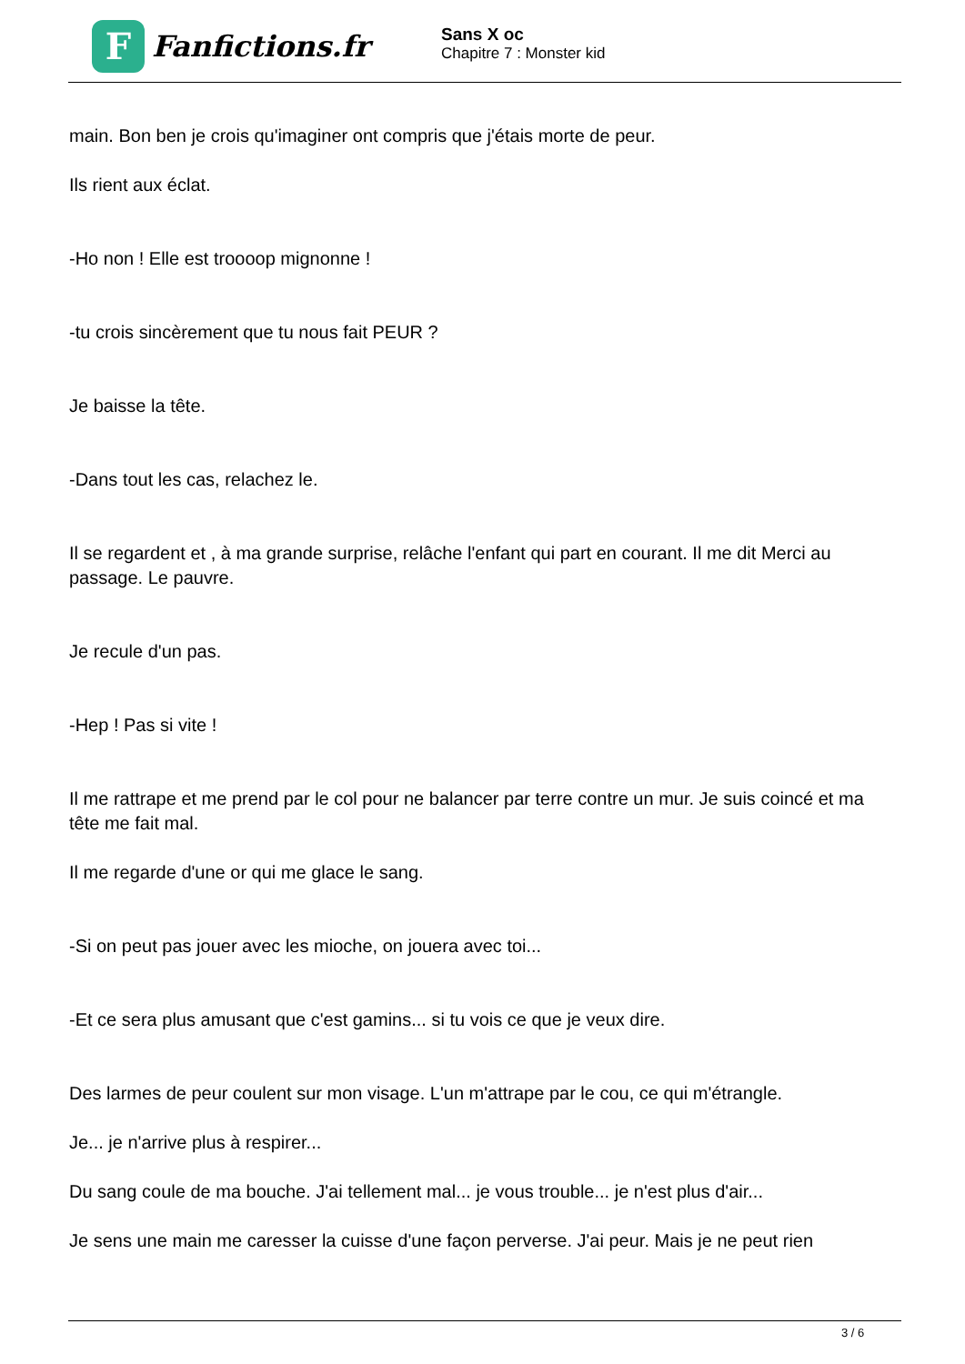F
Fanfictions.fr
Sans X oc
Chapitre 7 : Monster kid
main. Bon ben je crois qu'imaginer ont compris que j'étais morte de peur.
Ils rient aux éclat.
-Ho non ! Elle est troooop mignonne !
-tu crois sincèrement que tu nous fait PEUR ?
Je baisse la tête.
-Dans tout les cas, relachez le.
Il se regardent et , à ma grande surprise, relâche l'enfant qui part en courant. Il me dit Merci au passage. Le pauvre.
Je recule d'un pas.
-Hep ! Pas si vite !
Il me rattrape et me prend par le col pour ne balancer par terre contre un mur. Je suis coincé et ma tête me fait mal.
Il me regarde d'une or qui me glace le sang.
-Si on peut pas jouer avec les mioche, on jouera avec toi...
-Et ce sera plus amusant que c'est gamins... si tu vois ce que je veux dire.
Des larmes de peur coulent sur mon visage. L'un m'attrape par le cou, ce qui m'étrangle.
Je... je n'arrive plus à respirer...
Du sang coule de ma bouche. J'ai tellement mal... je vous trouble... je n'est plus d'air...
Je sens une main me caresser la cuisse d'une façon perverse. J'ai peur. Mais je ne peut rien
3 / 6